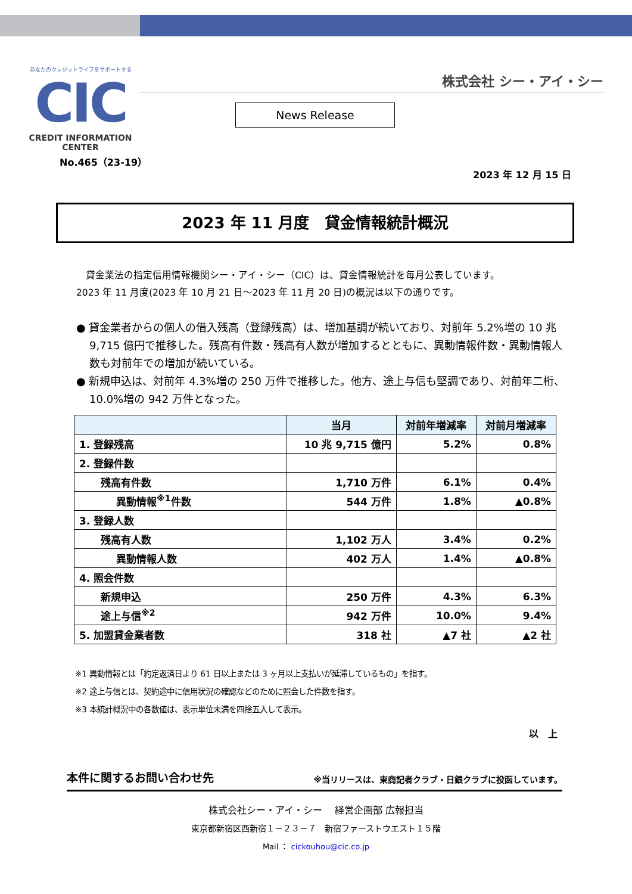あなたのクレジットライフをサポートする
CIC
CREDIT INFORMATION CENTER
株式会社 シー・アイ・シー
News Release
No.465（23-19）
2023 年 12 月 15 日
2023 年 11 月度　貸金情報統計概況
　貸金業法の指定信用情報機関シー・アイ・シー（CIC）は、貸金情報統計を毎月公表しています。
2023 年 11 月度(2023 年 10 月 21 日～2023 年 11 月 20 日)の概況は以下の通りです。
● 貸金業者からの個人の借入残高（登録残高）は、増加基調が続いており、対前年 5.2%増の 10 兆 9,715 億円で推移した。残高有件数・残高有人数が増加するとともに、異動情報件数・異動情報人数も対前年での増加が続いている。
● 新規申込は、対前年 4.3%増の 250 万件で推移した。他方、途上与信も堅調であり、対前年二桁、10.0%増の 942 万件となった。
| | 当月 | 対前年増減率 | 対前月増減率 |
| --- | --- | --- | --- |
| 1. 登録残高 | 10 兆 9,715 億円 | 5.2% | 0.8% |
| 2. 登録件数 | | | |
| 残高有件数 | 1,710 万件 | 6.1% | 0.4% |
| 異動情報<sup>※1</sup>件数 | 544 万件 | 1.8% | ▲0.8% |
| 3. 登録人数 | | | |
| 残高有人数 | 1,102 万人 | 3.4% | 0.2% |
| 異動情報人数 | 402 万人 | 1.4% | ▲0.8% |
| 4. 照会件数 | | | |
| 新規申込 | 250 万件 | 4.3% | 6.3% |
| 途上与信<sup>※2</sup> | 942 万件 | 10.0% | 9.4% |
| 5. 加盟貸金業者数 | 318 社 | ▲7 社 | ▲2 社 |
※1 異動情報とは「約定返済日より 61 日以上または 3 ヶ月以上支払いが延滞しているもの」を指す。
※2 途上与信とは、契約途中に信用状況の確認などのために照会した件数を指す。
※3 本統計概況中の各数値は、表示単位未満を四捨五入して表示。
以　上
本件に関するお問い合わせ先 ※当リリースは、東商記者クラブ・日銀クラブに投函しています。
株式会社シー・アイ・シー　 経営企画部 広報担当
東京都新宿区西新宿１－２３－７　新宿ファーストウエスト１５階
Mail ： cickouhou@cic.co.jp